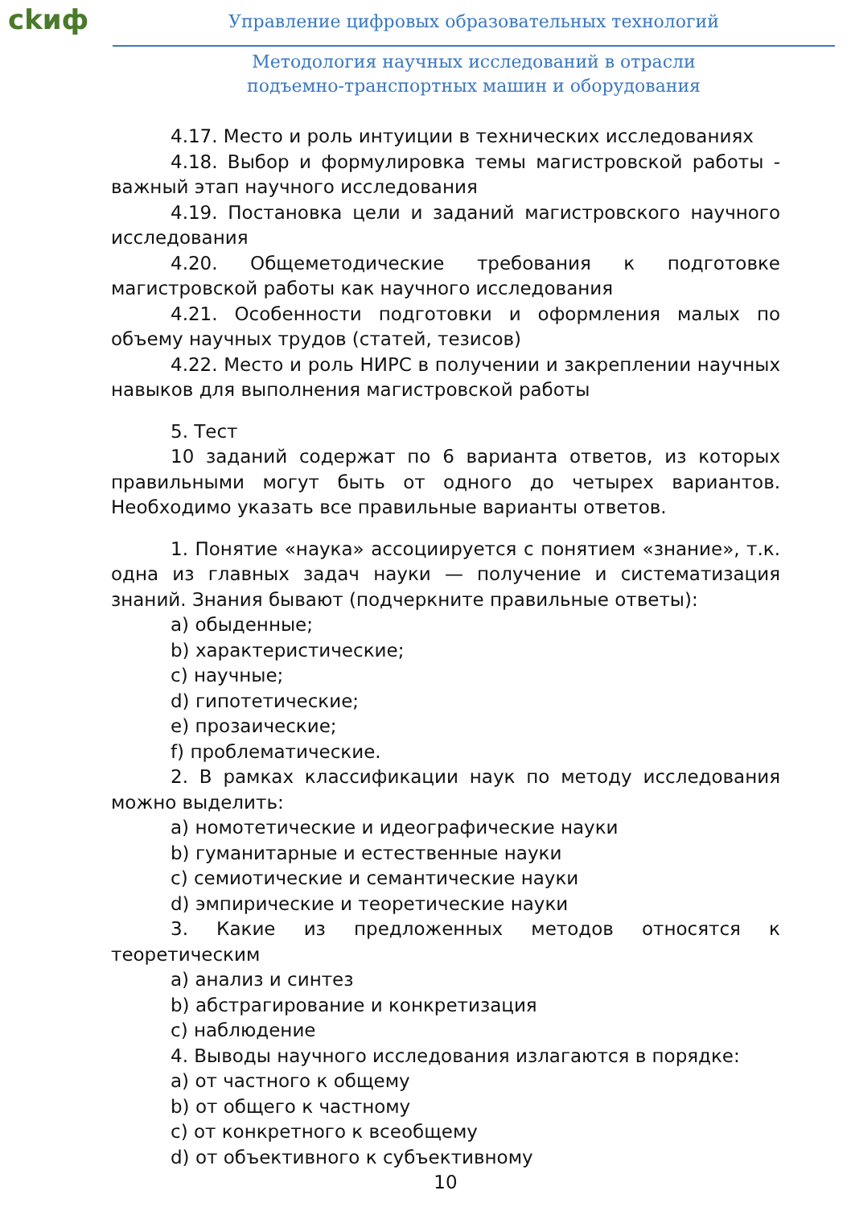ckиф
Управление цифровых образовательных технологий
Методология научных исследований в отрасли
подъемно-транспортных машин и оборудования
4.17. Место и роль интуиции в технических исследованиях
4.18. Выбор и формулировка темы магистровской работы - важный этап научного исследования
4.19. Постановка цели и заданий магистровского научного исследования
4.20. Общеметодические требования к подготовке магистровской работы как научного исследования
4.21. Особенности подготовки и оформления малых по объему научных трудов (статей, тезисов)
4.22. Место и роль НИРС в получении и закреплении научных навыков для выполнения магистровской работы
5. Тест
10 заданий содержат по 6 варианта ответов, из которых правильными могут быть от одного до четырех вариантов. Необходимо указать все правильные варианты ответов.
1. Понятие «наука» ассоциируется с понятием «знание», т.к. одна из главных задач науки — получение и систематизация знаний. Знания бывают (подчеркните правильные ответы):
a) обыденные;
b) характеристические;
c) научные;
d) гипотетические;
e) прозаические;
f) проблематические.
2. В рамках классификации наук по методу исследования можно выделить:
a) номотетические и идеографические науки
b) гуманитарные и естественные науки
c) семиотические и семантические науки
d) эмпирические и теоретические науки
3. Какие из предложенных методов относятся к теоретическим
a) анализ и синтез
b) абстрагирование и конкретизация
c) наблюдение
4. Выводы научного исследования излагаются в порядке:
a) от частного к общему
b) от общего к частному
c) от конкретного к всеобщему
d) от объективного к субъективному
10